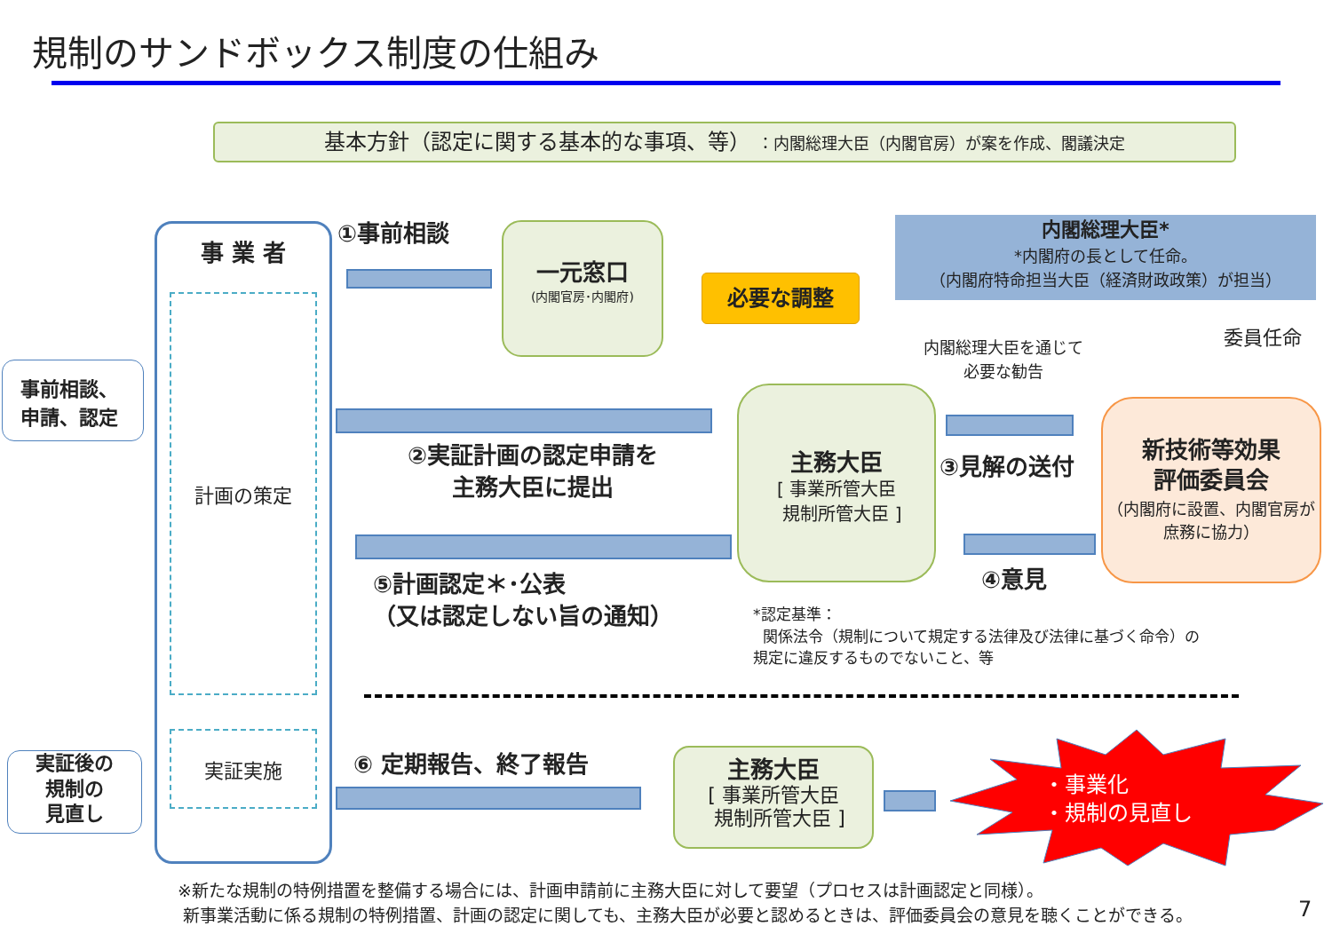規制のサンドボックス制度の仕組み
基本方針（認定に関する基本的な事項、等） ：内閣総理大臣（内閣官房）が案を作成、閣議決定
事前相談、
申請、認定
実証後の
規制の
見直し
事 業 者
計画の策定
実証実施
①事前相談
一元窓口
(内閣官房･内閣府)
必要な調整
内閣総理大臣*
*内閣府の長として任命。
（内閣府特命担当大臣（経済財政政策）が担当）
委員任命
内閣総理大臣を通じて
必要な勧告
②実証計画の認定申請を
主務大臣に提出
主務大臣
[ 事業所管大臣
規制所管大臣 ]
③見解の送付
新技術等効果
評価委員会
（内閣府に設置、内閣官房が庶務に協力）
④意見
⑤計画認定＊･公表
（又は認定しない旨の通知）
*認定基準：
関係法令（規制について規定する法律及び法律に基づく命令）の
規定に違反するものでないこと、等
⑥ 定期報告、終了報告
主務大臣
[ 事業所管大臣
規制所管大臣 ]
・事業化
・規制の見直し
※新たな規制の特例措置を整備する場合には、計画申請前に主務大臣に対して要望（プロセスは計画認定と同様）。
新事業活動に係る規制の特例措置、計画の認定に関しても、主務大臣が必要と認めるときは、評価委員会の意見を聴くことができる。
7